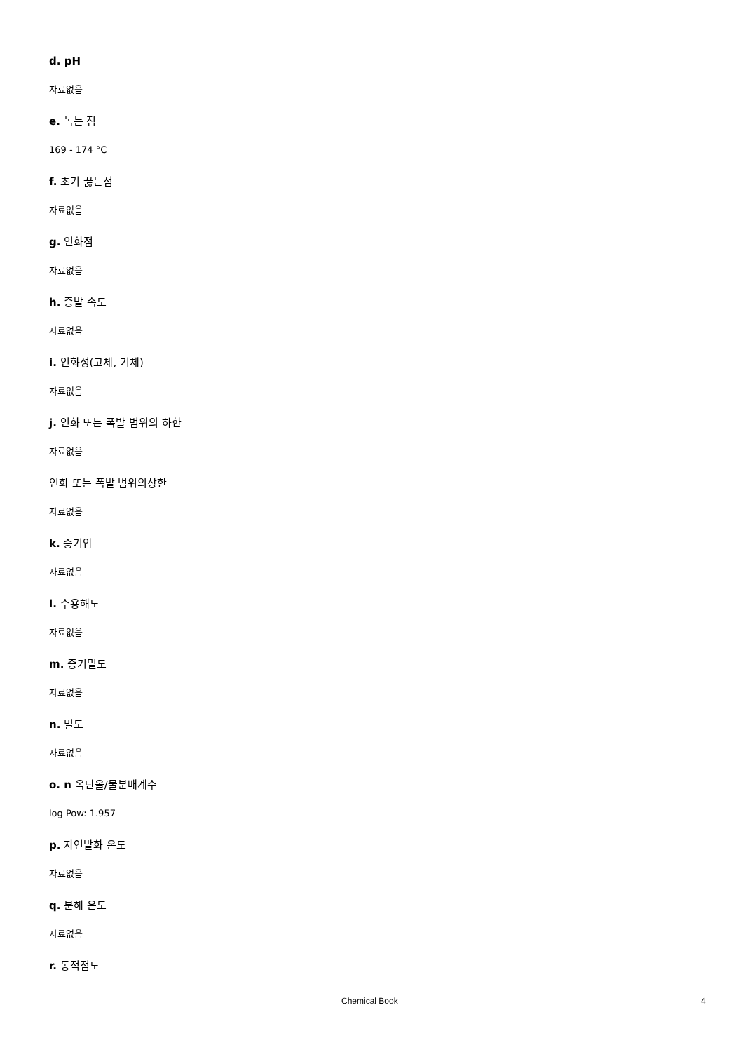d. pH
자료없음
e. 녹는 점
169 - 174 °C
f. 초기 끓는점
자료없음
g. 인화점
자료없음
h. 증발 속도
자료없음
i. 인화성(고체, 기체)
자료없음
j. 인화 또는 폭발 범위의 하한
자료없음
인화 또는 폭발 범위의상한
자료없음
k. 증기압
자료없음
l. 수용해도
자료없음
m. 증기밀도
자료없음
n. 밀도
자료없음
o. n 옥탄올/물분배계수
log Pow: 1.957
p. 자연발화 온도
자료없음
q. 분해 온도
자료없음
r. 동적점도
Chemical Book 4